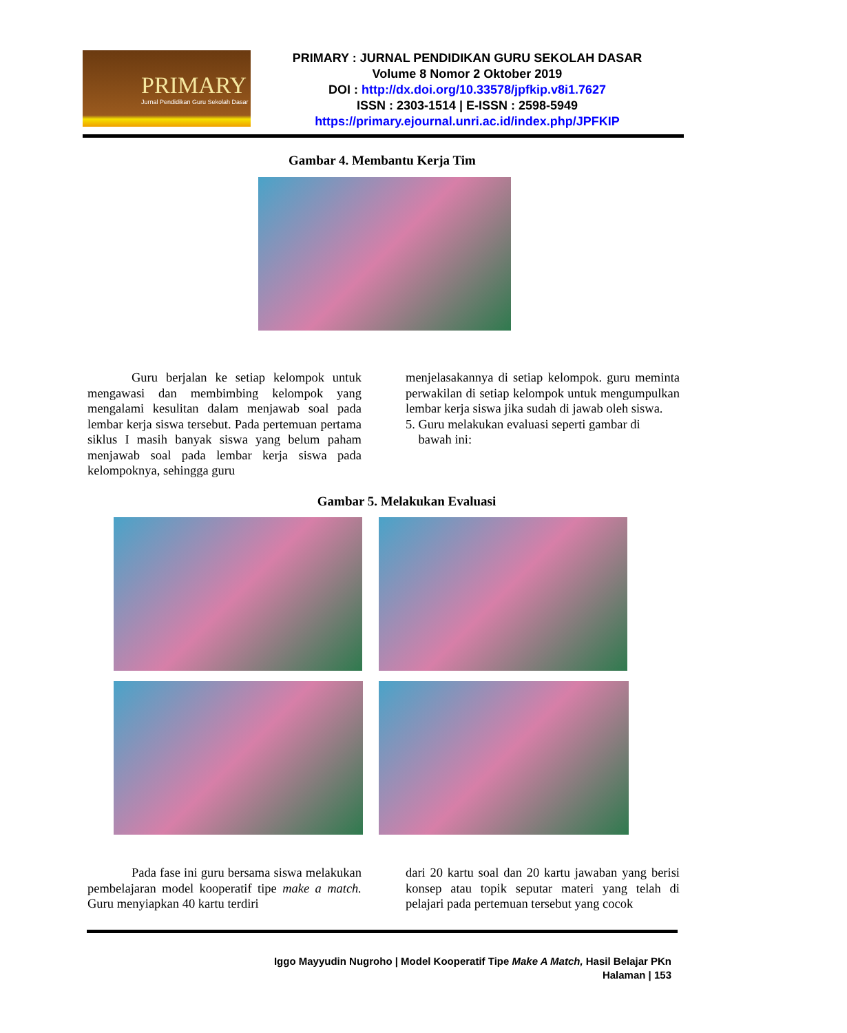PRIMARY
Jurnal Pendidikan Guru Sekolah Dasar
PRIMARY : JURNAL PENDIDIKAN GURU SEKOLAH DASAR
Volume 8 Nomor 2 Oktober 2019
DOI : http://dx.doi.org/10.33578/jpfkip.v8i1.7627
ISSN : 2303-1514 | E-ISSN : 2598-5949
https://primary.ejournal.unri.ac.id/index.php/JPFKIP
Gambar 4. Membantu Kerja Tim
Guru berjalan ke setiap kelompok untuk mengawasi dan membimbing kelompok yang mengalami kesulitan dalam menjawab soal pada lembar kerja siswa tersebut. Pada pertemuan pertama siklus I masih banyak siswa yang belum paham menjawab soal pada lembar kerja siswa pada kelompoknya, sehingga guru
menjelasakannya di setiap kelompok. guru meminta perwakilan di setiap kelompok untuk mengumpulkan lembar kerja siswa jika sudah di jawab oleh siswa.
5. Guru melakukan evaluasi seperti gambar di
bawah ini:
Gambar 5. Melakukan Evaluasi
Pada fase ini guru bersama siswa melakukan pembelajaran model kooperatif tipe make a match. Guru menyiapkan 40 kartu terdiri
dari 20 kartu soal dan 20 kartu jawaban yang berisi konsep atau topik seputar materi yang telah di pelajari pada pertemuan tersebut yang cocok
Iggo Mayyudin Nugroho | Model Kooperatif Tipe Make A Match, Hasil Belajar PKn
Halaman | 153